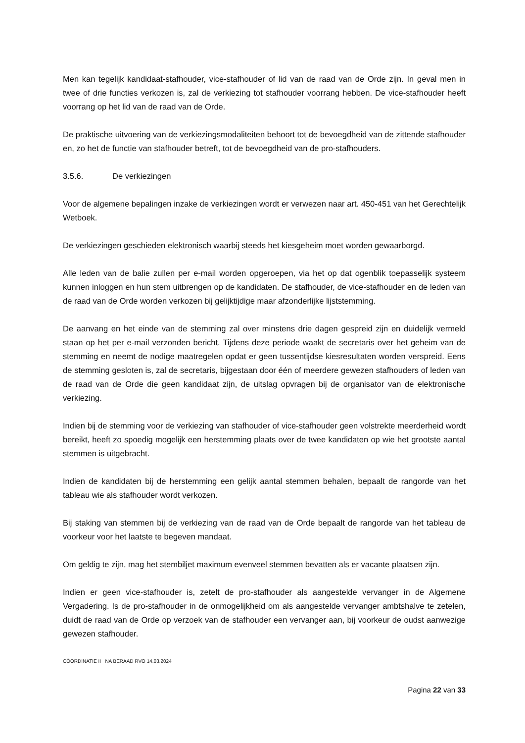Men kan tegelijk kandidaat-stafhouder, vice-stafhouder of lid van de raad van de Orde zijn. In geval men in twee of drie functies verkozen is, zal de verkiezing tot stafhouder voorrang hebben. De vice-stafhouder heeft voorrang op het lid van de raad van de Orde.
De praktische uitvoering van de verkiezingsmodaliteiten behoort tot de bevoegdheid van de zittende stafhouder en, zo het de functie van stafhouder betreft, tot de bevoegdheid van de pro-stafhouders.
3.5.6. De verkiezingen
Voor de algemene bepalingen inzake de verkiezingen wordt er verwezen naar art. 450-451 van het Gerechtelijk Wetboek.
De verkiezingen geschieden elektronisch waarbij steeds het kiesgeheim moet worden gewaarborgd.
Alle leden van de balie zullen per e-mail worden opgeroepen, via het op dat ogenblik toepasselijk systeem kunnen inloggen en hun stem uitbrengen op de kandidaten. De stafhouder, de vice-stafhouder en de leden van de raad van de Orde worden verkozen bij gelijktijdige maar afzonderlijke lijststemming.
De aanvang en het einde van de stemming zal over minstens drie dagen gespreid zijn en duidelijk vermeld staan op het per e-mail verzonden bericht. Tijdens deze periode waakt de secretaris over het geheim van de stemming en neemt de nodige maatregelen opdat er geen tussentijdse kiesresultaten worden verspreid. Eens de stemming gesloten is, zal de secretaris, bijgestaan door één of meerdere gewezen stafhouders of leden van de raad van de Orde die geen kandidaat zijn, de uitslag opvragen bij de organisator van de elektronische verkiezing.
Indien bij de stemming voor de verkiezing van stafhouder of vice-stafhouder geen volstrekte meerderheid wordt bereikt, heeft zo spoedig mogelijk een herstemming plaats over de twee kandidaten op wie het grootste aantal stemmen is uitgebracht.
Indien de kandidaten bij de herstemming een gelijk aantal stemmen behalen, bepaalt de rangorde van het tableau wie als stafhouder wordt verkozen.
Bij staking van stemmen bij de verkiezing van de raad van de Orde bepaalt de rangorde van het tableau de voorkeur voor het laatste te begeven mandaat.
Om geldig te zijn, mag het stembiljet maximum evenveel stemmen bevatten als er vacante plaatsen zijn.
Indien er geen vice-stafhouder is, zetelt de pro-stafhouder als aangestelde vervanger in de Algemene Vergadering. Is de pro-stafhouder in de onmogelijkheid om als aangestelde vervanger ambtshalve te zetelen, duidt de raad van de Orde op verzoek van de stafhouder een vervanger aan, bij voorkeur de oudst aanwezige gewezen stafhouder.
CÖORDINATIE II NA BERAAD RVO 14.03.2024
Pagina 22 van 33